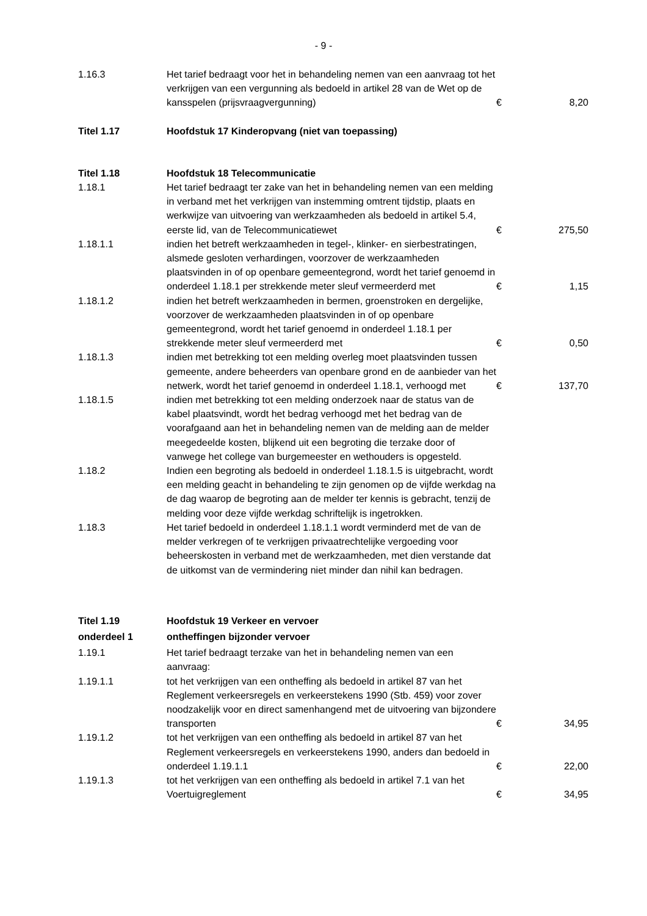- 9 -
| 1.16.3 | Het tarief bedraagt voor het in behandeling nemen van een aanvraag tot het verkrijgen van een vergunning als bedoeld in artikel 28 van de Wet op de kansspelen (prijsvraagvergunning) | € | 8,20 |
| Titel 1.17 | Hoofdstuk 17 Kinderopvang (niet van toepassing) | | |
| Titel 1.18 | Hoofdstuk 18 Telecommunicatie | | |
| 1.18.1 | Het tarief bedraagt ter zake van het in behandeling nemen van een melding in verband met het verkrijgen van instemming omtrent tijdstip, plaats en werkwijze van uitvoering van werkzaamheden als bedoeld in artikel 5.4, eerste lid, van de Telecommunicatiewet | € | 275,50 |
| 1.18.1.1 | indien het betreft werkzaamheden in tegel-, klinker- en sierbestratingen, alsmede gesloten verhardingen, voorzover de werkzaamheden plaatsvinden in of op openbare gemeentegrond, wordt het tarief genoemd in onderdeel 1.18.1 per strekkende meter sleuf vermeerderd met | € | 1,15 |
| 1.18.1.2 | indien het betreft werkzaamheden in bermen, groenstroken en dergelijke, voorzover de werkzaamheden plaatsvinden in of op openbare gemeentegrond, wordt het tarief genoemd in onderdeel 1.18.1 per strekkende meter sleuf vermeerderd met | € | 0,50 |
| 1.18.1.3 | indien met betrekking tot een melding overleg moet plaatsvinden tussen gemeente, andere beheerders van openbare grond en de aanbieder van het netwerk, wordt het tarief genoemd in onderdeel 1.18.1, verhoogd met | € | 137,70 |
| 1.18.1.5 | indien met betrekking tot een melding onderzoek naar de status van de kabel plaatsvindt, wordt het bedrag verhoogd met het bedrag van de voorafgaand aan het in behandeling nemen van de melding aan de melder meegedeelde kosten, blijkend uit een begroting die terzake door of vanwege het college van burgemeester en wethouders is opgesteld. | | |
| 1.18.2 | Indien een begroting als bedoeld in onderdeel 1.18.1.5 is uitgebracht, wordt een melding geacht in behandeling te zijn genomen op de vijfde werkdag na de dag waarop de begroting aan de melder ter kennis is gebracht, tenzij de melding voor deze vijfde werkdag schriftelijk is ingetrokken. | | |
| 1.18.3 | Het tarief bedoeld in onderdeel 1.18.1.1 wordt verminderd met de van de melder verkregen of te verkrijgen privaatrechtelijke vergoeding voor beheerskosten in verband met de werkzaamheden, met dien verstande dat de uitkomst van de vermindering niet minder dan nihil kan bedragen. | | |
| Titel 1.19 | Hoofdstuk 19 Verkeer en vervoer | | |
| onderdeel 1 | ontheffingen bijzonder vervoer | | |
| 1.19.1 | Het tarief bedraagt terzake van het in behandeling nemen van een aanvraag: | | |
| 1.19.1.1 | tot het verkrijgen van een ontheffing als bedoeld in artikel 87 van het Reglement verkeersregels en verkeerstekens 1990 (Stb. 459) voor zover noodzakelijk voor en direct samenhangend met de uitvoering van bijzondere transporten | € | 34,95 |
| 1.19.1.2 | tot het verkrijgen van een ontheffing als bedoeld in artikel 87 van het Reglement verkeersregels en verkeerstekens 1990, anders dan bedoeld in onderdeel 1.19.1.1 | € | 22,00 |
| 1.19.1.3 | tot het verkrijgen van een ontheffing als bedoeld in artikel 7.1 van het Voertuigreglement | € | 34,95 |